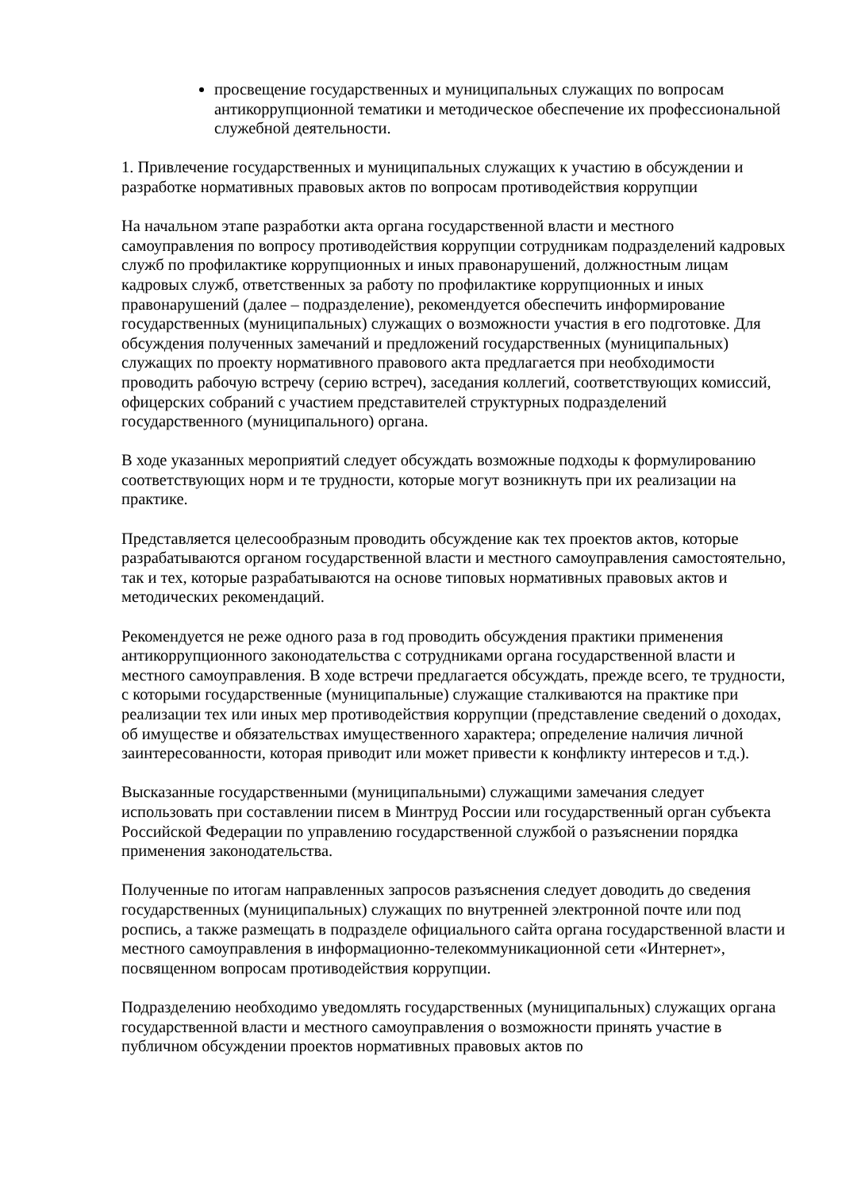просвещение государственных и муниципальных служащих по вопросам антикоррупционной тематики и методическое обеспечение их профессиональной служебной деятельности.
1. Привлечение государственных и муниципальных служащих к участию в обсуждении и разработке нормативных правовых актов по вопросам противодействия коррупции
На начальном этапе разработки акта органа государственной власти и местного самоуправления по вопросу противодействия коррупции сотрудникам подразделений кадровых служб по профилактике коррупционных и иных правонарушений, должностным лицам кадровых служб, ответственных за работу по профилактике коррупционных и иных правонарушений (далее – подразделение), рекомендуется обеспечить информирование государственных (муниципальных) служащих о возможности участия в его подготовке. Для обсуждения полученных замечаний и предложений государственных (муниципальных) служащих по проекту нормативного правового акта предлагается при необходимости проводить рабочую встречу (серию встреч), заседания коллегий, соответствующих комиссий, офицерских собраний с участием представителей структурных подразделений государственного (муниципального) органа.
В ходе указанных мероприятий следует обсуждать возможные подходы к формулированию соответствующих норм и те трудности, которые могут возникнуть при их реализации на практике.
Представляется целесообразным проводить обсуждение как тех проектов актов, которые разрабатываются органом государственной власти и местного самоуправления самостоятельно, так и тех, которые разрабатываются на основе типовых нормативных правовых актов и методических рекомендаций.
Рекомендуется не реже одного раза в год проводить обсуждения практики применения антикоррупционного законодательства с сотрудниками органа государственной власти и местного самоуправления. В ходе встречи предлагается обсуждать, прежде всего, те трудности, с которыми государственные (муниципальные) служащие сталкиваются на практике при реализации тех или иных мер противодействия коррупции (представление сведений о доходах, об имуществе и обязательствах имущественного характера; определение наличия личной заинтересованности, которая приводит или может привести к конфликту интересов и т.д.).
Высказанные государственными (муниципальными) служащими замечания следует использовать при составлении писем в Минтруд России или государственный орган субъекта Российской Федерации по управлению государственной службой о разъяснении порядка применения законодательства.
Полученные по итогам направленных запросов разъяснения следует доводить до сведения государственных (муниципальных) служащих по внутренней электронной почте или под роспись, а также размещать в подразделе официального сайта органа государственной власти и местного самоуправления в информационно-телекоммуникационной сети «Интернет», посвященном вопросам противодействия коррупции.
Подразделению необходимо уведомлять государственных (муниципальных) служащих органа государственной власти и местного самоуправления о возможности принять участие в публичном обсуждении проектов нормативных правовых актов по